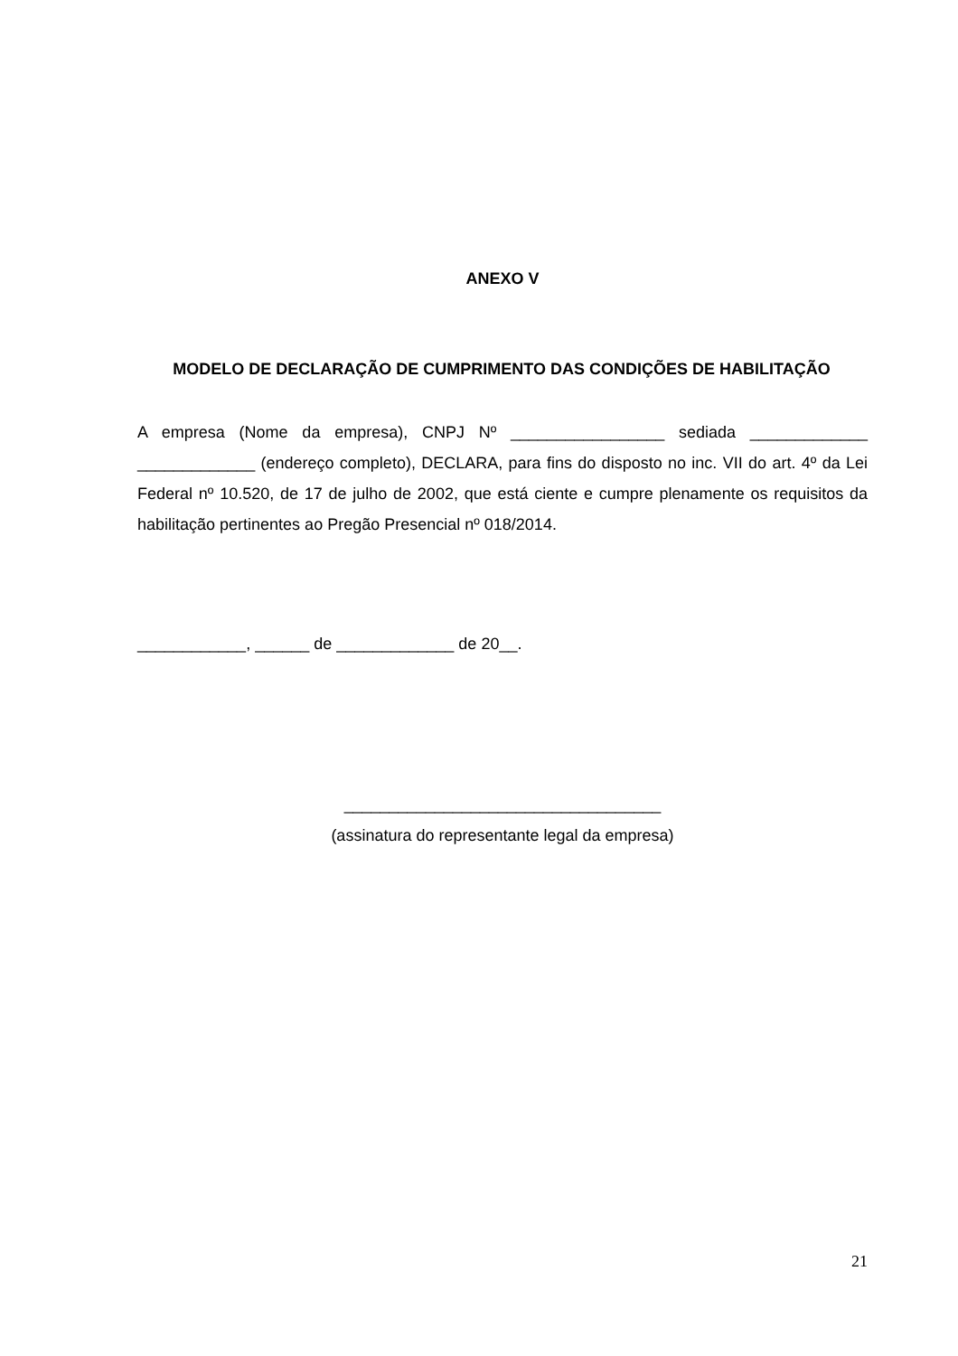ANEXO V
MODELO DE DECLARAÇÃO DE CUMPRIMENTO DAS CONDIÇÕES DE HABILITAÇÃO
A empresa (Nome da empresa), CNPJ Nº _________________ sediada _____________ _____________ (endereço completo), DECLARA, para fins do disposto no inc. VII do art. 4º da Lei Federal nº 10.520, de 17 de julho de 2002, que está ciente e cumpre plenamente os requisitos da habilitação pertinentes ao Pregão Presencial nº 018/2014.
____________, ______ de _____________ de 20__.
___________________________________
(assinatura do representante legal da empresa)
21